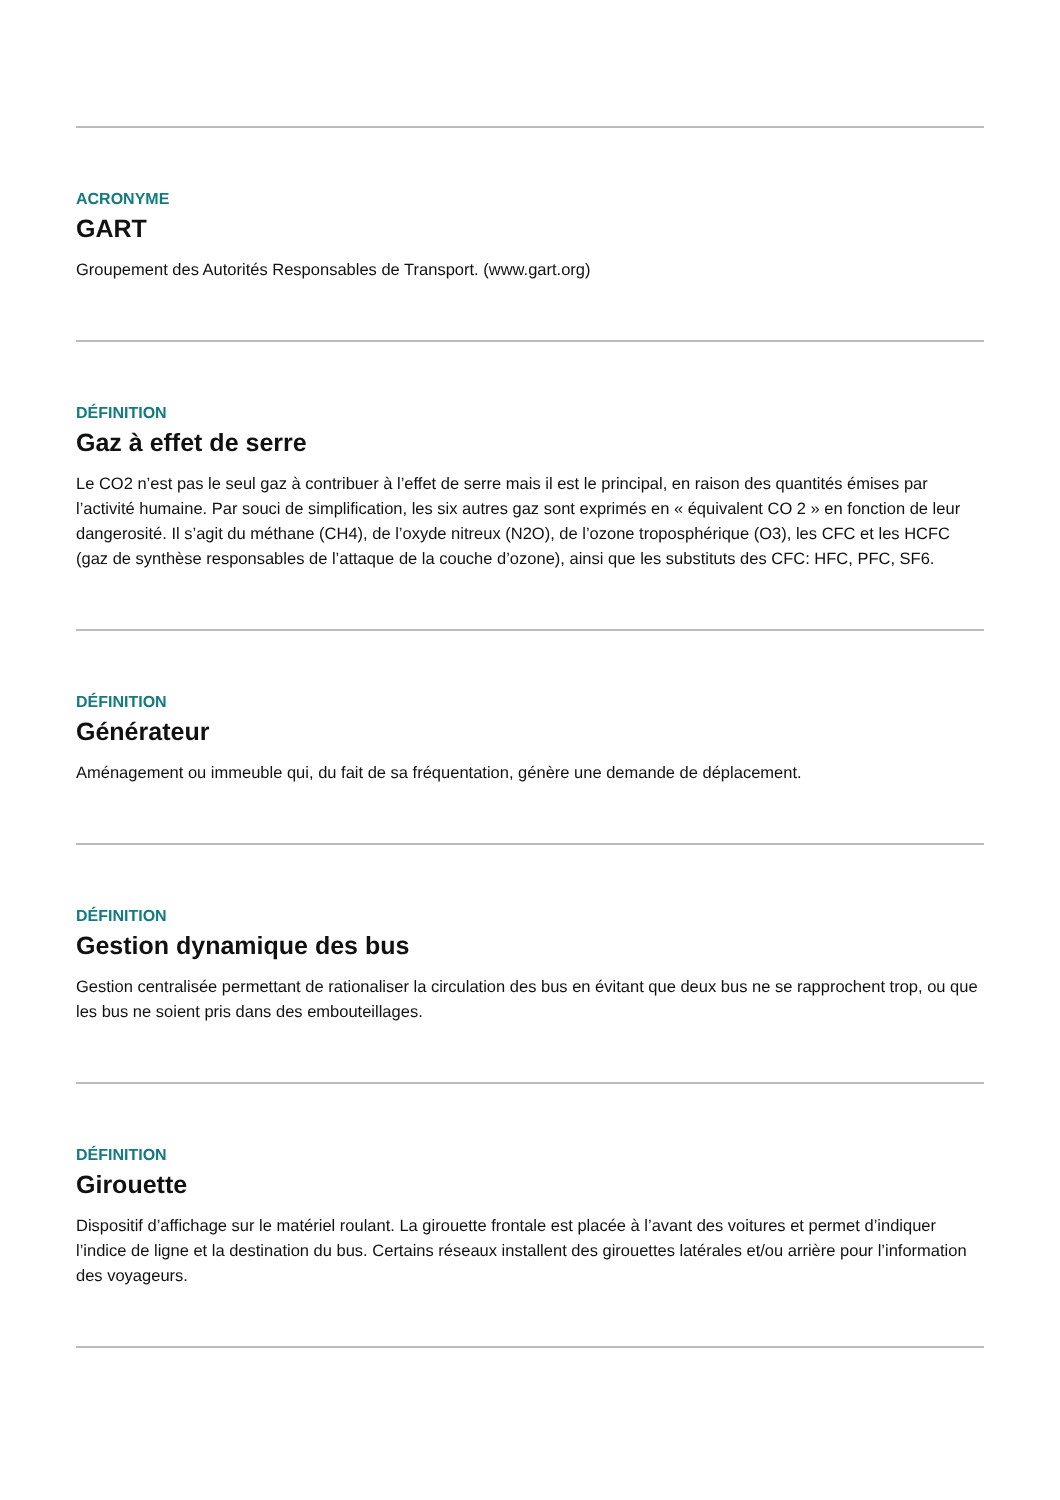ACRONYME
GART
Groupement des Autorités Responsables de Transport. (www.gart.org)
DÉFINITION
Gaz à effet de serre
Le CO2 n’est pas le seul gaz à contribuer à l’effet de serre mais il est le principal, en raison des quantités émises par l’activité humaine. Par souci de simplification, les six autres gaz sont exprimés en « équivalent CO 2 » en fonction de leur dangerosité. Il s’agit du méthane (CH4), de l’oxyde nitreux (N2O), de l’ozone troposphérique (O3), les CFC et les HCFC (gaz de synthèse responsables de l’attaque de la couche d’ozone), ainsi que les substituts des CFC: HFC, PFC, SF6.
DÉFINITION
Générateur
Aménagement ou immeuble qui, du fait de sa fréquentation, génère une demande de déplacement.
DÉFINITION
Gestion dynamique des bus
Gestion centralisée permettant de rationaliser la circulation des bus en évitant que deux bus ne se rapprochent trop, ou que les bus ne soient pris dans des embouteillages.
DÉFINITION
Girouette
Dispositif d’affichage sur le matériel roulant. La girouette frontale est placée à l’avant des voitures et permet d’indiquer l’indice de ligne et la destination du bus. Certains réseaux installent des girouettes latérales et/ou arrière pour l’information des voyageurs.